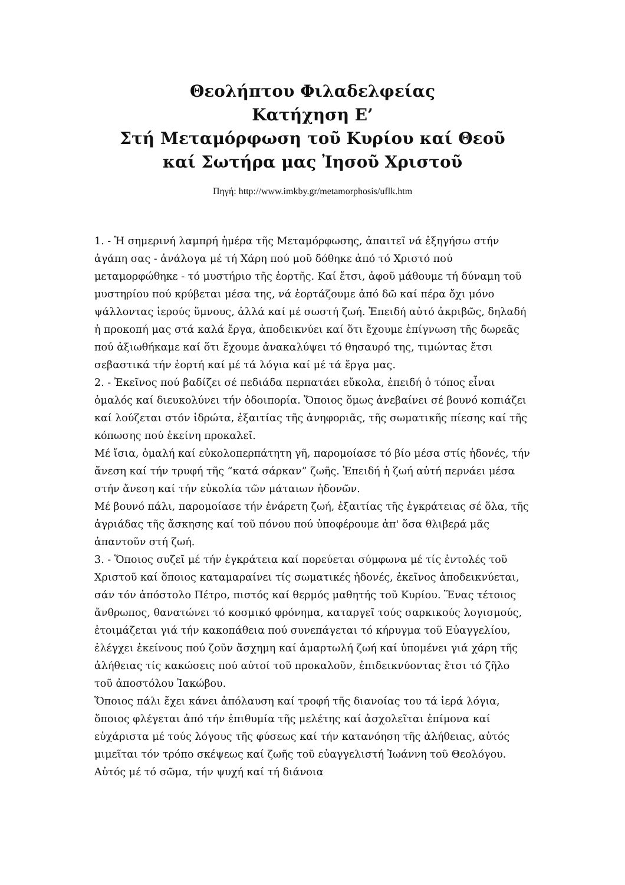Θεολήπτου Φιλαδελφείας
Κατήχηση Ε’
Στή Μεταμόρφωση τοῦ Κυρίου καί Θεοῦ
καί Σωτήρα μας Ἰησοῦ Χριστοῦ
Πηγή: http://www.imkby.gr/metamorphosis/uflk.htm
1. - Ἡ σημερινή λαμπρή ἡμέρα τῆς Μεταμόρφωσης, ἀπαιτεῖ νά ἐξηγήσω στήν ἀγάπη σας - ἀνάλογα μέ τή Χάρη πού μοῦ δόθηκε ἀπό τό Χριστό πού μεταμορφώθηκε - τό μυστήριο τῆς ἑορτῆς. Καί ἔτσι, ἀφοῦ μάθουμε τή δύναμη τοῦ μυστηρίου πού κρύβεται μέσα της, νά ἑορτάζουμε ἀπό δῶ καί πέρα ὄχι μόνο ψάλλοντας ἱερούς ὕμνους, ἀλλά καί μέ σωστή ζωή. Ἐπειδή αὐτό ἀκριβῶς, δηλαδή ἡ προκοπή μας στά καλά ἔργα, ἀποδεικνύει καί ὅτι ἔχουμε ἐπίγνωση τῆς δωρεᾶς πού ἀξιωθήκαμε καί ὅτι ἔχουμε ἀνακαλύψει τό θησαυρό της, τιμώντας ἔτσι σεβαστικά τήν ἑορτή καί μέ τά λόγια καί μέ τά ἔργα μας.
2. - Ἐκεῖνος πού βαδίζει σέ πεδιάδα περπατάει εὔκολα, ἐπειδή ὁ τόπος εἶναι ὁμαλός καί διευκολύνει τήν ὁδοιπορία. Ὅποιος ὅμως ἀνεβαίνει σέ βουνό κοπιάζει καί λούζεται στόν ἱδρώτα, ἐξαιτίας τῆς ἀνηφοριᾶς, τῆς σωματικῆς πίεσης καί τῆς κόπωσης πού ἐκείνη προκαλεῖ.
Μέ ἴσια, ὁμαλή καί εὐκολοπερπάτητη γῆ, παρομοίασε τό βίο μέσα στίς ἡδονές, τήν ἄνεση καί τήν τρυφή τῆς “κατά σάρκαν” ζωῆς. Ἐπειδή ἡ ζωή αὐτή περνάει μέσα στήν ἄνεση καί τήν εὐκολία τῶν μάταιων ἡδονῶν.
Μέ βουνό πάλι, παρομοίασε τήν ἐνάρετη ζωή, ἐξαιτίας τῆς ἐγκράτειας σέ ὅλα, τῆς ἀγριάδας τῆς ἄσκησης καί τοῦ πόνου πού ὑποφέρουμε ἀπ' ὅσα θλιβερά μᾶς ἀπαντοῦν στή ζωή.
3. - Ὅποιος συζεῖ μέ τήν ἐγκράτεια καί πορεύεται σύμφωνα μέ τίς ἐντολές τοῦ Χριστοῦ καί ὅποιος καταμαραίνει τίς σωματικές ἡδονές, ἐκεῖνος ἀποδεικνύεται, σάν τόν ἀπόστολο Πέτρο, πιστός καί θερμός μαθητής τοῦ Κυρίου. Ἕνας τέτοιος ἄνθρωπος, θανατώνει τό κοσμικό φρόνημα, καταργεῖ τούς σαρκικούς λογισμούς, ἑτοιμάζεται γιά τήν κακοπάθεια πού συνεπάγεται τό κήρυγμα τοῦ Εὐαγγελίου, ἐλέγχει ἐκείνους πού ζοῦν ἄσχημη καί ἁμαρτωλή ζωή καί ὑπομένει γιά χάρη τῆς ἀλήθειας τίς κακώσεις πού αὐτοί τοῦ προκαλοῦν, ἐπιδεικνύοντας ἔτσι τό ζῆλο τοῦ ἀποστόλου Ἰακώβου.
Ὅποιος πάλι ἔχει κάνει ἀπόλαυση καί τροφή τῆς διανοίας του τά ἱερά λόγια, ὅποιος φλέγεται ἀπό τήν ἐπιθυμία τῆς μελέτης καί ἀσχολεῖται ἐπίμονα καί εὐχάριστα μέ τούς λόγους τῆς φύσεως καί τήν κατανόηση τῆς ἀλήθειας, αὐτός μιμεῖται τόν τρόπο σκέψεως καί ζωῆς τοῦ εὐαγγελιστή Ἰωάννη τοῦ Θεολόγου. Αὐτός μέ τό σῶμα, τήν ψυχή καί τή διάνοια